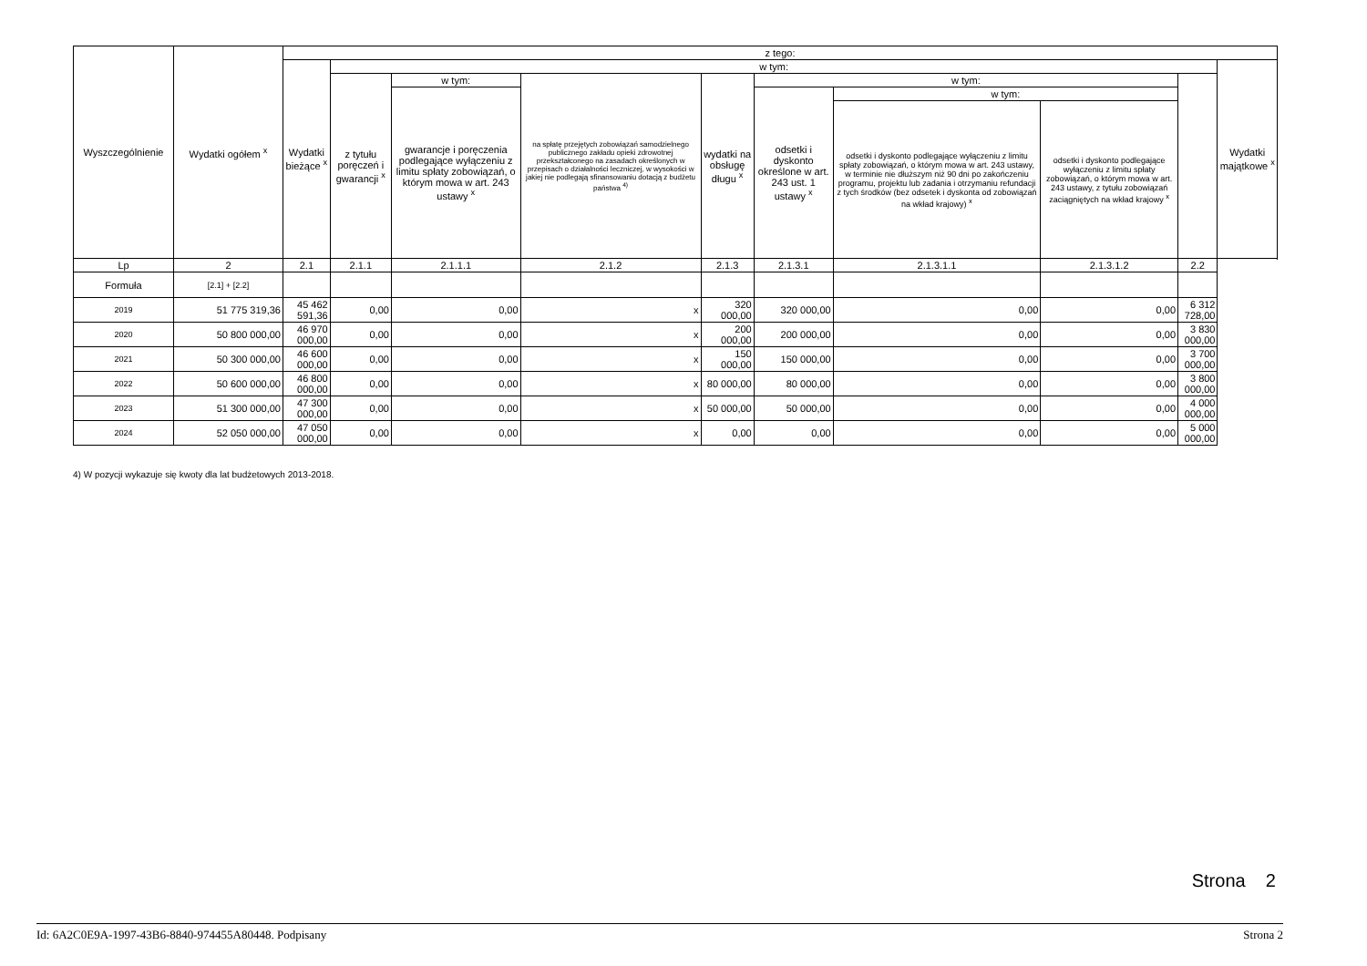| Wyszczególnienie | Wydatki ogółem <sup>x</sup> | z tego: | | | | | | | | | |
| --- | --- | --- | --- | --- | --- | --- | --- | --- | --- | --- | --- |
| | | Wydatki bieżące <sup>x</sup> | w tym: | | | | | | | | Wydatki majątkowe <sup>x</sup> |
| | | | z tytułu poręczeń i gwarancji <sup>x</sup> | w tym: | na spłatę przejętych zobowiązań samodzielnego publicznego zakładu opieki zdrowotnej przekształconego na zasadach określonych w przepisach o działalności leczniczej, w wysokości w jakiej nie podlegają sfinansowaniu dotacją z budżetu państwa <sup>4)</sup> | wydatki na obsługę długu <sup>x</sup> | w tym: | | | | |
| | | | | gwarancje i poręczenia podlegające wyłączeniu z limitu spłaty zobowiązań, o którym mowa w art. 243 ustawy <sup>x</sup> | | | odsetki i dyskonto określone w art. 243 ust. 1 ustawy <sup>x</sup> | w tym: | | | |
| | | | | | | | | odsetki i dyskonto podlegające wyłączeniu z limitu spłaty zobowiązań, o którym mowa w art. 243 ustawy, w terminie nie dłuższym niż 90 dni po zakończeniu programu, projektu lub zadania i otrzymaniu refundacji z tych środków (bez odsetek i dyskonta od zobowiązań na wkład krajowy) <sup>x</sup> | odsetki i dyskonto podlegające wyłączeniu z limitu spłaty zobowiązań, o którym mowa w art. 243 ustawy, z tytułu zobowiązań zaciągniętych na wkład krajowy <sup>x</sup> | | |
| Lp | 2 | 2.1 | 2.1.1 | 2.1.1.1 | 2.1.2 | 2.1.3 | 2.1.3.1 | 2.1.3.1.1 | 2.1.3.1.2 | 2.2 | |
| Formuła | [2.1] + [2.2] | | | | | | | | | | |
| 2019 | 51 775 319,36 | 45 462 591,36 | 0,00 | 0,00 | x | 320 000,00 | 320 000,00 | 0,00 | 0,00 | 6 312 728,00 | |
| 2020 | 50 800 000,00 | 46 970 000,00 | 0,00 | 0,00 | x | 200 000,00 | 200 000,00 | 0,00 | 0,00 | 3 830 000,00 | |
| 2021 | 50 300 000,00 | 46 600 000,00 | 0,00 | 0,00 | x | 150 000,00 | 150 000,00 | 0,00 | 0,00 | 3 700 000,00 | |
| 2022 | 50 600 000,00 | 46 800 000,00 | 0,00 | 0,00 | x | 80 000,00 | 80 000,00 | 0,00 | 0,00 | 3 800 000,00 | |
| 2023 | 51 300 000,00 | 47 300 000,00 | 0,00 | 0,00 | x | 50 000,00 | 50 000,00 | 0,00 | 0,00 | 4 000 000,00 | |
| 2024 | 52 050 000,00 | 47 050 000,00 | 0,00 | 0,00 | x | 0,00 | 0,00 | 0,00 | 0,00 | 5 000 000,00 | |
4) W pozycji wykazuje się kwoty dla lat budżetowych 2013-2018.
Strona 2
Id: 6A2C0E9A-1997-43B6-8840-974455A80448. Podpisany Strona 2